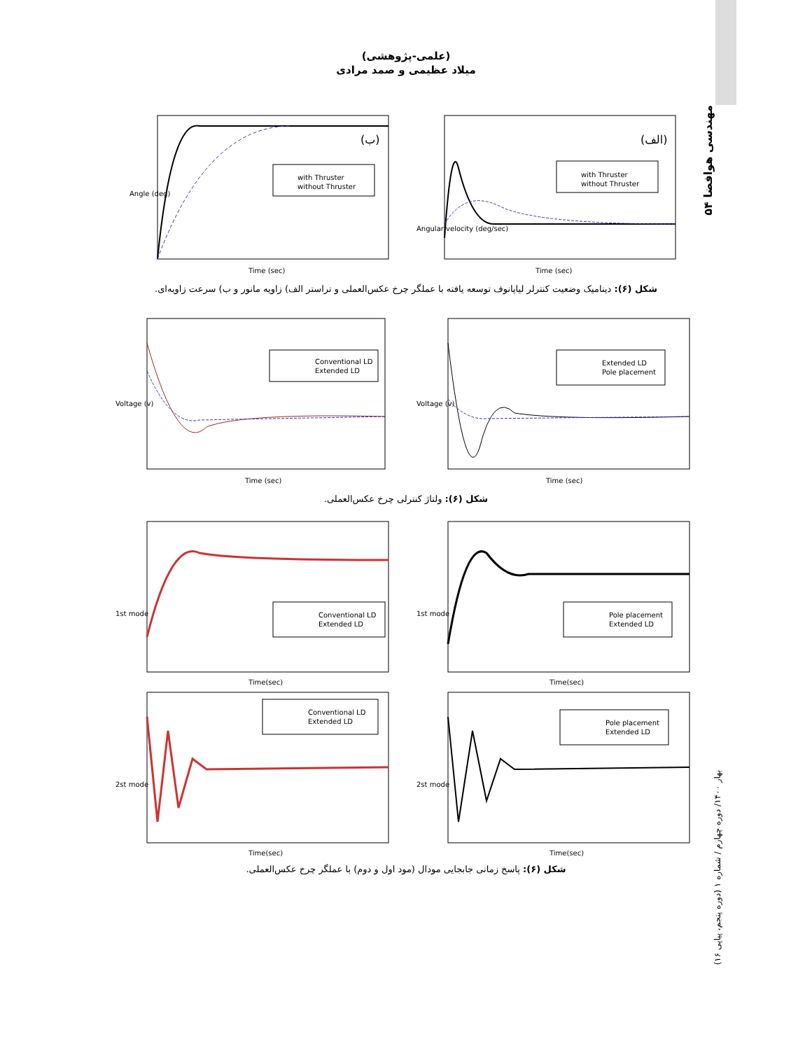مهندسی هوافضا ۵۴
بهار ۱۴۰۰/ دوره چهارم / شماره ۱ (دوره پنجم، پیاپی ۱۶)
(علمی-پژوهشی)
میلاد عظیمی و صمد مرادی
with Thruster
without Thruster
(ب)
Time (sec)
Angle (deg)
with Thruster
without Thruster
(الف)
Time (sec)
Angular velocity (deg/sec)
شکل (۶): دینامیک وضعیت کنترلر لیاپانوف توسعه یافته با عملگر چرخ عکس‌العملی و تراستر الف) زاویه مانور و ب) سرعت زاویه‌ای.
Conventional LD
Extended LD
Time (sec)
Voltage (v)
Extended LD
Pole placement
Time (sec)
Voltage (v)
شکل (۶): ولتاژ کنترلی چرخ عکس‌العملی.
Conventional LD
Extended LD
Time(sec)
1st mode
Pole placement
Extended LD
Time(sec)
1st mode
Conventional LD
Extended LD
Time(sec)
2st mode
Pole placement
Extended LD
Time(sec)
2st mode
شکل (۶): پاسخ زمانی جابجایی مودال (مود اول و دوم) با عملگر چرخ عکس‌العملی.